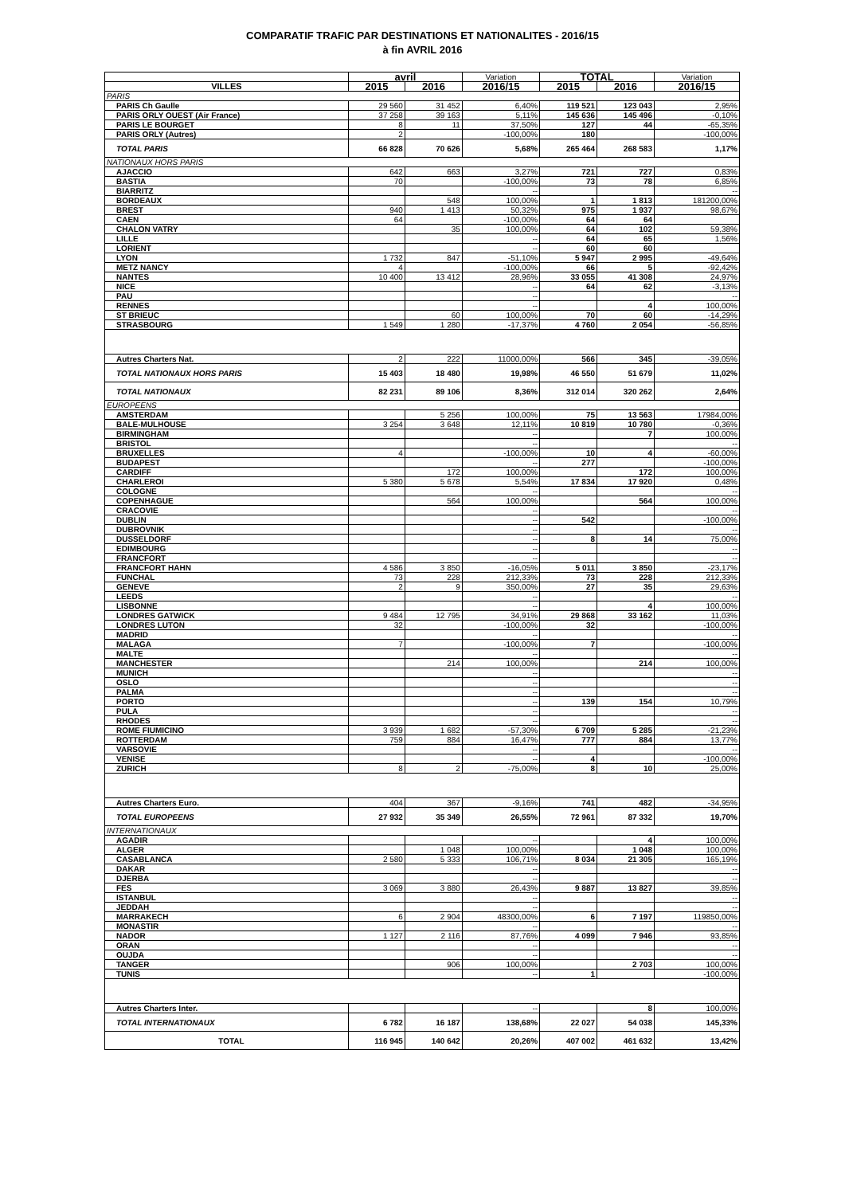COMPARATIF TRAFIC PAR DESTINATIONS ET NATIONALITES - 2016/15
à fin AVRIL 2016
| | avril | | Variation | TOTAL | | Variation |
| --- | --- | --- | --- | --- | --- | --- |
| VILLES | 2015 | 2016 | 2016/15 | 2015 | 2016 | 2016/15 |
| PARIS | | | | | | |
| PARIS Ch Gaulle | 29 560 | 31 452 | 6,40% | 119 521 | 123 043 | 2,95% |
| PARIS ORLY OUEST (Air France) | 37 258 | 39 163 | 5,11% | 145 636 | 145 496 | -0,10% |
| PARIS LE BOURGET | 8 | 11 | 37,50% | 127 | 44 | -65,35% |
| PARIS ORLY (Autres) | 2 | | -100,00% | 180 | | -100,00% |
| TOTAL PARIS | 66 828 | 70 626 | 5,68% | 265 464 | 268 583 | 1,17% |
| NATIONAUX HORS PARIS | | | | | | |
| AJACCIO | 642 | 663 | 3,27% | 721 | 727 | 0,83% |
| BASTIA | 70 | | -100,00% | 73 | 78 | 6,85% |
| BIARRITZ | | | -- | | | -- |
| BORDEAUX | | 548 | 100,00% | 1 | 1 813 | 181200,00% |
| BREST | 940 | 1 413 | 50,32% | 975 | 1 937 | 98,67% |
| CAEN | 64 | | -100,00% | 64 | 64 | |
| CHALON VATRY | | 35 | 100,00% | 64 | 102 | 59,38% |
| LILLE | | | -- | 64 | 65 | 1,56% |
| LORIENT | | | -- | 60 | 60 | |
| LYON | 1 732 | 847 | -51,10% | 5 947 | 2 995 | -49,64% |
| METZ NANCY | 4 | | -100,00% | 66 | 5 | -92,42% |
| NANTES | 10 400 | 13 412 | 28,96% | 33 055 | 41 308 | 24,97% |
| NICE | | | -- | 64 | 62 | -3,13% |
| PAU | | | -- | | | -- |
| RENNES | | | -- | | 4 | 100,00% |
| ST BRIEUC | | 60 | 100,00% | 70 | 60 | -14,29% |
| STRASBOURG | 1 549 | 1 280 | -17,37% | 4 760 | 2 054 | -56,85% |
| Autres Charters Nat. | 2 | 222 | 11000,00% | 566 | 345 | -39,05% |
| TOTAL NATIONAUX HORS PARIS | 15 403 | 18 480 | 19,98% | 46 550 | 51 679 | 11,02% |
| TOTAL NATIONAUX | 82 231 | 89 106 | 8,36% | 312 014 | 320 262 | 2,64% |
| EUROPEENS | | | | | | |
| AMSTERDAM | | 5 256 | 100,00% | 75 | 13 563 | 17984,00% |
| BALE-MULHOUSE | 3 254 | 3 648 | 12,11% | 10 819 | 10 780 | -0,36% |
| BIRMINGHAM | | | -- | | 7 | 100,00% |
| BRISTOL | | | -- | | | -- |
| BRUXELLES | 4 | | -100,00% | 10 | 4 | -60,00% |
| BUDAPEST | | | -- | 277 | | -100,00% |
| CARDIFF | | 172 | 100,00% | | 172 | 100,00% |
| CHARLEROI | 5 380 | 5 678 | 5,54% | 17 834 | 17 920 | 0,48% |
| COLOGNE | | | -- | | | -- |
| COPENHAGUE | | 564 | 100,00% | | 564 | 100,00% |
| CRACOVIE | | | -- | | | -- |
| DUBLIN | | | -- | 542 | | -100,00% |
| DUBROVNIK | | | -- | | | -- |
| DUSSELDORF | | | -- | 8 | 14 | 75,00% |
| EDIMBOURG | | | -- | | | -- |
| FRANCFORT | | | -- | | | -- |
| FRANCFORT HAHN | 4 586 | 3 850 | -16,05% | 5 011 | 3 850 | -23,17% |
| FUNCHAL | 73 | 228 | 212,33% | 73 | 228 | 212,33% |
| GENEVE | 2 | 9 | 350,00% | 27 | 35 | 29,63% |
| LEEDS | | | -- | | | -- |
| LISBONNE | | | -- | | 4 | 100,00% |
| LONDRES GATWICK | 9 484 | 12 795 | 34,91% | 29 868 | 33 162 | 11,03% |
| LONDRES LUTON | 32 | | -100,00% | 32 | | -100,00% |
| MADRID | | | -- | | | -- |
| MALAGA | 7 | | -100,00% | 7 | | -100,00% |
| MALTE | | | -- | | | -- |
| MANCHESTER | | 214 | 100,00% | | 214 | 100,00% |
| MUNICH | | | -- | | | -- |
| OSLO | | | -- | | | -- |
| PALMA | | | -- | | | -- |
| PORTO | | | -- | 139 | 154 | 10,79% |
| PULA | | | -- | | | -- |
| RHODES | | | -- | | | -- |
| ROME FIUMICINO | 3 939 | 1 682 | -57,30% | 6 709 | 5 285 | -21,23% |
| ROTTERDAM | 759 | 884 | 16,47% | 777 | 884 | 13,77% |
| VARSOVIE | | | -- | | | -- |
| VENISE | | | -- | 4 | | -100,00% |
| ZURICH | 8 | 2 | -75,00% | 8 | 10 | 25,00% |
| Autres Charters Euro. | 404 | 367 | -9,16% | 741 | 482 | -34,95% |
| TOTAL EUROPEENS | 27 932 | 35 349 | 26,55% | 72 961 | 87 332 | 19,70% |
| INTERNATIONAUX | | | | | | |
| AGADIR | | | -- | | 4 | 100,00% |
| ALGER | | 1 048 | 100,00% | | 1 048 | 100,00% |
| CASABLANCA | 2 580 | 5 333 | 106,71% | 8 034 | 21 305 | 165,19% |
| DAKAR | | | -- | | | -- |
| DJERBA | | | -- | | | -- |
| FES | 3 069 | 3 880 | 26,43% | 9 887 | 13 827 | 39,85% |
| ISTANBUL | | | -- | | | -- |
| JEDDAH | | | -- | | | -- |
| MARRAKECH | 6 | 2 904 | 48300,00% | 6 | 7 197 | 119850,00% |
| MONASTIR | | | -- | | | -- |
| NADOR | 1 127 | 2 116 | 87,76% | 4 099 | 7 946 | 93,85% |
| ORAN | | | -- | | | -- |
| OUJDA | | | -- | | | -- |
| TANGER | | 906 | 100,00% | | 2 703 | 100,00% |
| TUNIS | | | -- | 1 | | -100,00% |
| Autres Charters Inter. | | | -- | | 8 | 100,00% |
| TOTAL INTERNATIONAUX | 6 782 | 16 187 | 138,68% | 22 027 | 54 038 | 145,33% |
| TOTAL | 116 945 | 140 642 | 20,26% | 407 002 | 461 632 | 13,42% |